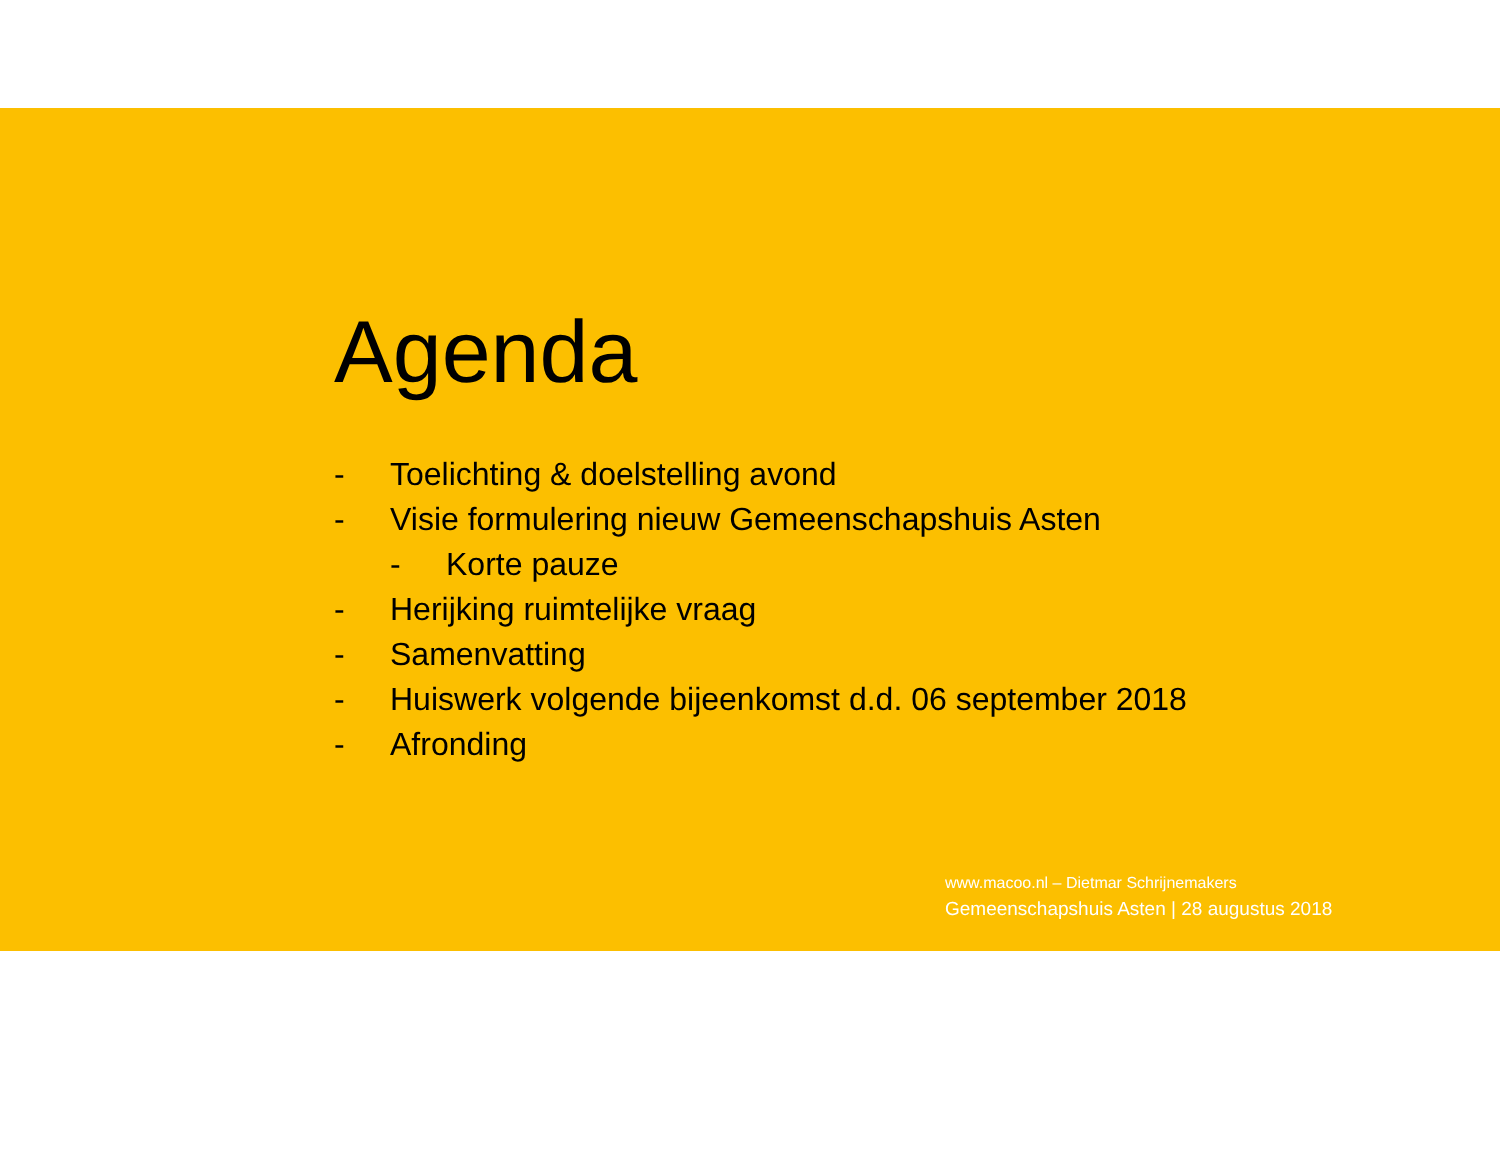Agenda
- Toelichting & doelstelling avond
- Visie formulering nieuw Gemeenschapshuis Asten
- Korte pauze
- Herijking ruimtelijke vraag
- Samenvatting
- Huiswerk volgende bijeenkomst d.d. 06 september 2018
- Afronding
www.macoo.nl – Dietmar Schrijnemakers
Gemeenschapshuis Asten | 28 augustus 2018